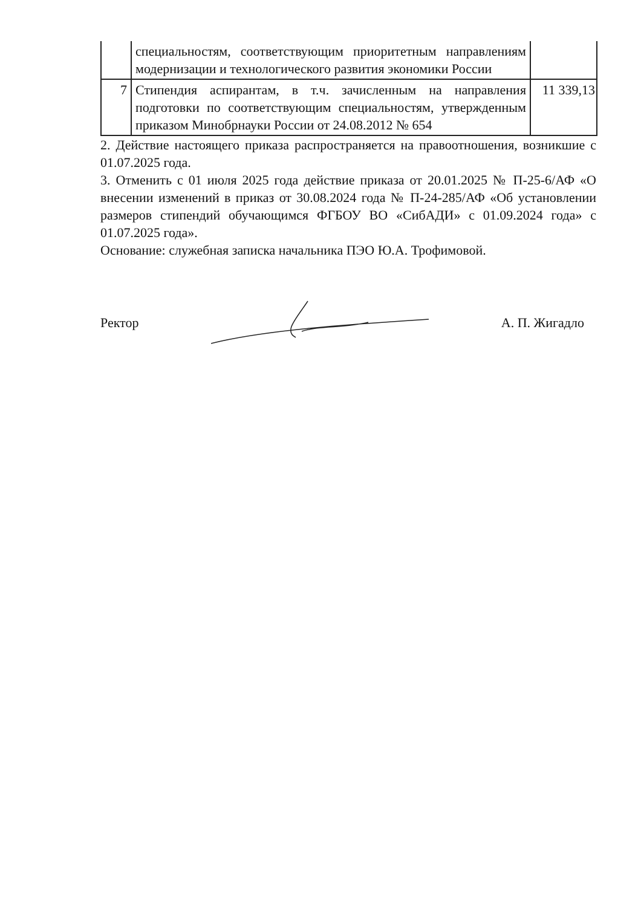| | специальностям, соответствующим приоритетным направлениям модернизации и технологического развития экономики России | |
| 7 | Стипендия аспирантам, в т.ч. зачисленным на направления подготовки по соответствующим специальностям, утвержденным приказом Минобрнауки России от 24.08.2012 № 654 | 11 339,13 |
2. Действие настоящего приказа распространяется на правоотношения, возникшие с 01.07.2025 года.
3. Отменить с 01 июля 2025 года действие приказа от 20.01.2025 № П-25-6/АФ «О внесении изменений в приказ от 30.08.2024 года № П-24-285/АФ «Об установлении размеров стипендий обучающимся ФГБОУ ВО «СибАДИ» с 01.09.2024 года» с 01.07.2025 года».
Основание: служебная записка начальника ПЭО Ю.А. Трофимовой.
Ректор А. П. Жигадло